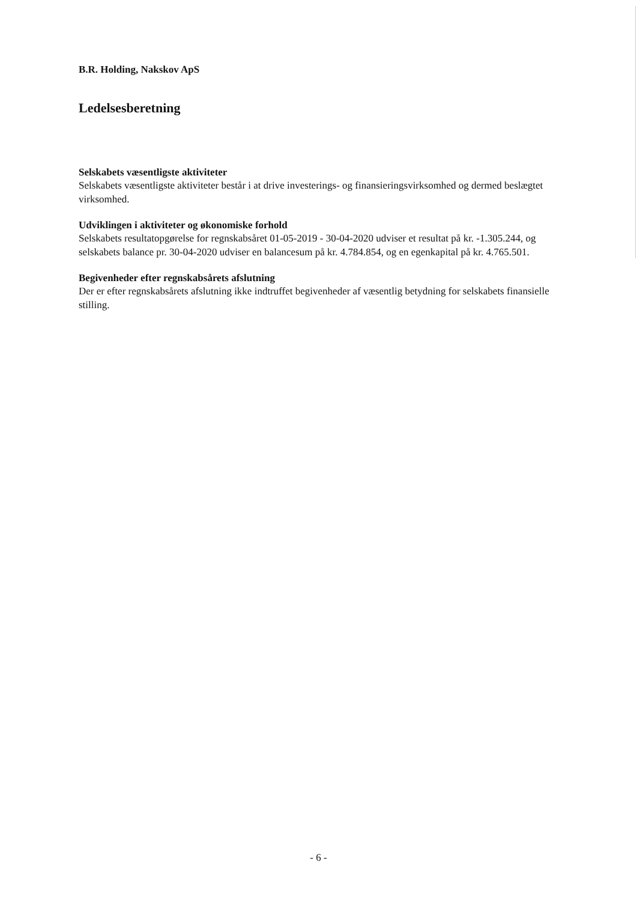B.R. Holding, Nakskov ApS
Ledelsesberetning
Selskabets væsentligste aktiviteter
Selskabets væsentligste aktiviteter består i at drive investerings- og finansieringsvirksomhed og dermed beslægtet virksomhed.
Udviklingen i aktiviteter og økonomiske forhold
Selskabets resultatopgørelse for regnskabsåret 01-05-2019 - 30-04-2020 udviser et resultat på kr. -1.305.244, og selskabets balance pr. 30-04-2020 udviser en balancesum på kr. 4.784.854, og en egenkapital på kr. 4.765.501.
Begivenheder efter regnskabsårets afslutning
Der er efter regnskabsårets afslutning ikke indtruffet begivenheder af væsentlig betydning for selskabets finansielle stilling.
- 6 -